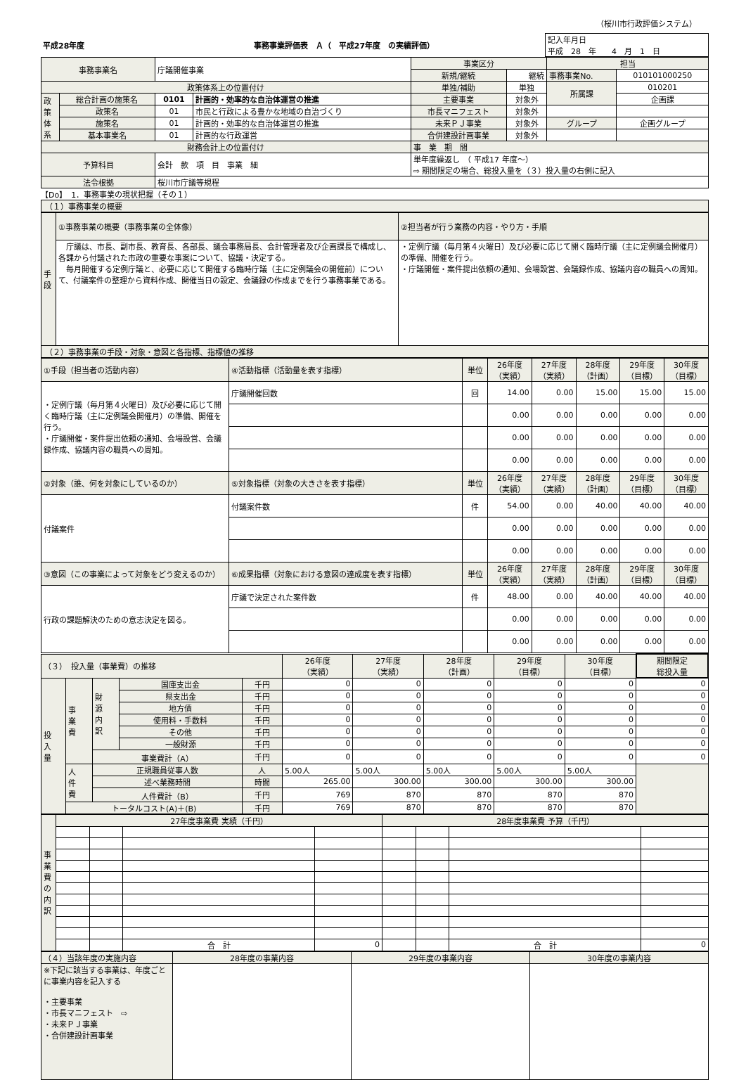（桜川市行政評価システム）
| 平成28年度 | 事務事業評価表 Ａ（ 平成27年度 の実績評価） | 記入年月日 平成 28 年 4 月 1 日 |
| 事務事業名 | | 庁議開催事業 | | 事業区分 | | 担当 | |
| | | | | 新規/継続 | 継続 | 事務事業No. | 010101000250 |
| 政策体系上の位置付け | | | | 単独/補助 | 単独 | 所属課 | 010201 |
| 政 策 体 系 | 総合計画の施策名 | 0101 | 計画的・効率的な自治体運営の推進 | 主要事業 | 対象外 | | 企画課 |
| | 政策名 | 01 | 市民と行政による豊かな地域の自治づくり | 市長マニフェスト | 対象外 | | |
| | 施策名 | 01 | 計画的・効率的な自治体運営の推進 | 未来ＰＪ事業 | 対象外 | グループ | 企画グループ |
| | 基本事業名 | 01 | 計画的な行政運営 | 合併建設計画事業 | 対象外 | | |
| 財務会計上の位置付け | | | | 事 業 期 間 | | | |
| 予算科目 | | 会計 款 項 目 事業 細 | | 単年度繰返し （ 平成17 年度～） ⇨ 期間限定の場合、総投入量を（３）投入量の右側に記入 | | | |
| 法令根拠 | | 桜川市庁議等規程 | | | | | |
【Do】　1．事務事業の現状把握（その１）
（１）事務事業の概要
| 手 段 | ①事務事業の概要（事務事業の全体像） | ②担当者が行う業務の内容・やり方・手順 |
| | 庁議は、市長、副市長、教育長、各部長、議会事務局長、会計管理者及び企画課長で構成し、各課から付議された市政の重要な事案について、協議・決定する。 毎月開催する定例庁議と、必要に応じて開催する臨時庁議（主に定例議会の開催前）について、付議案件の整理から資料作成、開催当日の設定、会議録の作成までを行う事務事業である。 | ・定例庁議（毎月第４火曜日）及び必要に応じて開く臨時庁議（主に定例議会開催月）の準備、開催を行う。 ・庁議開催・案件提出依頼の通知、会場設営、会議録作成、協議内容の職員への周知。 |
（２）事務事業の手段・対象・意図と各指標、指標値の推移
| ①手段（担当者の活動内容） | ④活動指標（活動量を表す指標） | 単位 | 26年度 （実績） | 27年度 （実績） | 28年度 （計画） | 29年度 （目標） | 30年度 （目標） |
| ・定例庁議（毎月第４火曜日）及び必要に応じて開く臨時庁議（主に定例議会開催月）の準備、開催を行う。 ・庁議開催・案件提出依頼の通知、会場設営、会議録作成、協議内容の職員への周知。 | 庁議開催回数 | 回 | 14.00 | 0.00 | 15.00 | 15.00 | 15.00 |
| | | | 0.00 | 0.00 | 0.00 | 0.00 | 0.00 |
| | | | 0.00 | 0.00 | 0.00 | 0.00 | 0.00 |
| | | | 0.00 | 0.00 | 0.00 | 0.00 | 0.00 |
| ②対象（誰、何を対象にしているのか） | ⑤対象指標（対象の大きさを表す指標） | 単位 | 26年度 （実績） | 27年度 （実績） | 28年度 （計画） | 29年度 （目標） | 30年度 （目標） |
| 付議案件 | 付議案件数 | 件 | 54.00 | 0.00 | 40.00 | 40.00 | 40.00 |
| | | | 0.00 | 0.00 | 0.00 | 0.00 | 0.00 |
| | | | 0.00 | 0.00 | 0.00 | 0.00 | 0.00 |
| ③意図（この事業によって対象をどう変えるのか） | ⑥成果指標（対象における意図の達成度を表す指標） | 単位 | 26年度 （実績） | 27年度 （実績） | 28年度 （計画） | 29年度 （目標） | 30年度 （目標） |
| 行政の課題解決のための意志決定を図る。 | 庁議で決定された案件数 | 件 | 48.00 | 0.00 | 40.00 | 40.00 | 40.00 |
| | | | 0.00 | 0.00 | 0.00 | 0.00 | 0.00 |
| | | | 0.00 | 0.00 | 0.00 | 0.00 | 0.00 |
| （３） 投入量（事業費）の推移 | | | | | 26年度 （実績） | 27年度 （実績） | 28年度 （計画） | 29年度 （目標） | 30年度 （目標） | 期間限定 総投入量 |
| 投 入 量 | 事 業 費 | 財 源 内 訳 | 国庫支出金 | 千円 | 0 | 0 | 0 | 0 | 0 | 0 |
| | | | 県支出金 | 千円 | 0 | 0 | 0 | 0 | 0 | 0 |
| | | | 地方債 | 千円 | 0 | 0 | 0 | 0 | 0 | 0 |
| | | | 使用料・手数料 | 千円 | 0 | 0 | 0 | 0 | 0 | 0 |
| | | | その他 | 千円 | 0 | 0 | 0 | 0 | 0 | 0 |
| | | | 一般財源 | 千円 | 0 | 0 | 0 | 0 | 0 | 0 |
| | | 事業費計（A） | | 千円 | 0 | 0 | 0 | 0 | 0 | 0 |
| | 人 件 費 | 正規職員従事人数 | | 人 | 5.00人 | 5.00人 | 5.00人 | 5.00人 | 5.00人 | |
| | | 述べ業務時間 | | 時間 | 265.00 | 300.00 | 300.00 | 300.00 | 300.00 | |
| | | 人件費計（B） | | 千円 | 769 | 870 | 870 | 870 | 870 | |
| | トータルコスト(A)＋(B) | | | 千円 | 769 | 870 | 870 | 870 | 870 | |
| 事 業 費 の 内 訳 | 27年度事業費 実績（千円） | | | | 28年度事業費 予算（千円） | | | |
| | | | 合 計 | 0 | | | 合 計 | 0 |
| （４）当該年度の実施内容 | 28年度の事業内容 | 29年度の事業内容 | 30年度の事業内容 |
| ※下記に該当する事業は、年度ごとに事業内容を記入する ・主要事業 ・市長マニフェスト ⇨ ・未来ＰＪ事業 ・合併建設計画事業 | | | |